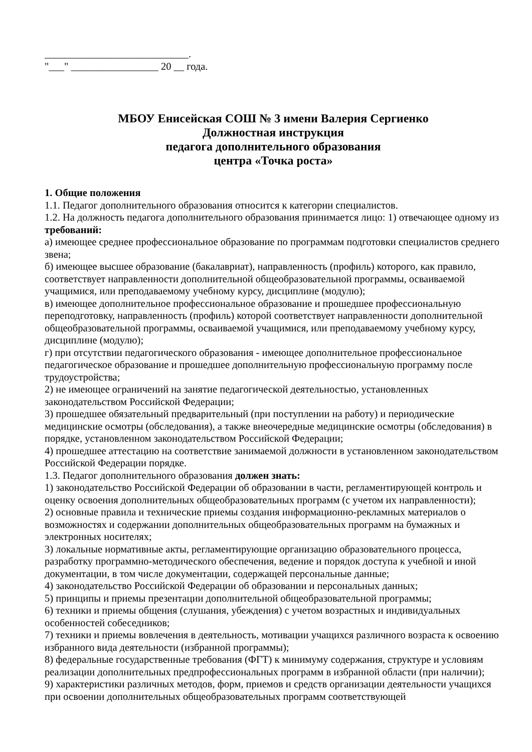____________________________.
"___" _________________ 20 __ года.
МБОУ Енисейская СОШ № 3 имени Валерия Сергиенко
Должностная инструкция
педагога дополнительного образования
центра «Точка роста»
1. Общие положения
1.1. Педагог дополнительного образования относится к категории специалистов.
1.2. На должность педагога дополнительного образования принимается лицо: 1) отвечающее одному из требований:
а) имеющее среднее профессиональное образование по программам подготовки специалистов среднего звена;
б) имеющее высшее образование (бакалавриат), направленность (профиль) которого, как правило, соответствует направленности дополнительной общеобразовательной программы, осваиваемой учащимися, или преподаваемому учебному курсу, дисциплине (модулю);
в) имеющее дополнительное профессиональное образование и прошедшее профессиональную переподготовку, направленность (профиль) которой соответствует направленности дополнительной общеобразовательной программы, осваиваемой учащимися, или преподаваемому учебному курсу, дисциплине (модулю);
г) при отсутствии педагогического образования - имеющее дополнительное профессиональное педагогическое образование и прошедшее дополнительную профессиональную программу после трудоустройства;
2) не имеющее ограничений на занятие педагогической деятельностью, установленных законодательством Российской Федерации;
3) прошедшее обязательный предварительный (при поступлении на работу) и периодические медицинские осмотры (обследования), а также внеочередные медицинские осмотры (обследования) в порядке, установленном законодательством Российской Федерации;
4) прошедшее аттестацию на соответствие занимаемой должности в установленном законодательством Российской Федерации порядке.
1.3. Педагог дополнительного образования должен знать:
1) законодательство Российской Федерации об образовании в части, регламентирующей контроль и оценку освоения дополнительных общеобразовательных программ (с учетом их направленности);
2) основные правила и технические приемы создания информационно-рекламных материалов о возможностях и содержании дополнительных общеобразовательных программ на бумажных и электронных носителях;
3) локальные нормативные акты, регламентирующие организацию образовательного процесса, разработку программно-методического обеспечения, ведение и порядок доступа к учебной и иной документации, в том числе документации, содержащей персональные данные;
4) законодательство Российской Федерации об образовании и персональных данных;
5) принципы и приемы презентации дополнительной общеобразовательной программы;
6) техники и приемы общения (слушания, убеждения) с учетом возрастных и индивидуальных особенностей собеседников;
7) техники и приемы вовлечения в деятельность, мотивации учащихся различного возраста к освоению избранного вида деятельности (избранной программы);
8) федеральные государственные требования (ФГТ) к минимуму содержания, структуре и условиям реализации дополнительных предпрофессиональных программ в избранной области (при наличии);
9) характеристики различных методов, форм, приемов и средств организации деятельности учащихся при освоении дополнительных общеобразовательных программ соответствующей